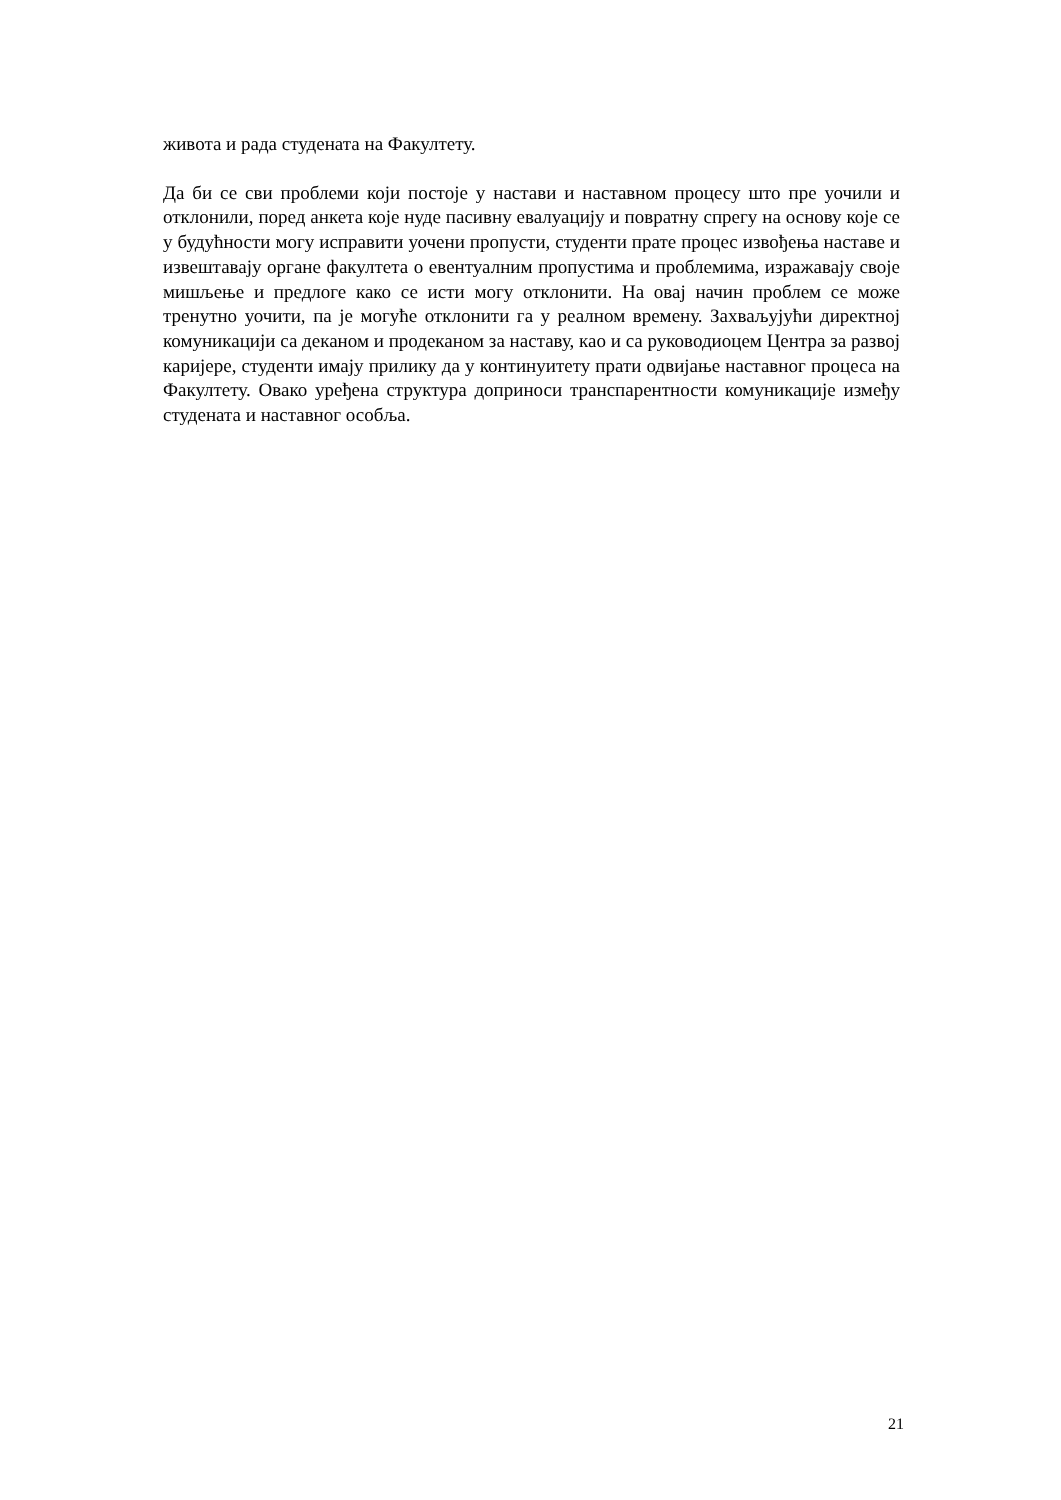живота и рада студената на Факултету.
Да би се сви проблеми који постоје у настави и наставном процесу што пре уочили и отклонили, поред анкета које нуде пасивну евалуацију и повратну спрегу на основу које се у будућности могу исправити уочени пропусти, студенти прате процес извођења наставе и извештавају органе факултета о евентуалним пропустима и проблемима, изражавају своје мишљење и предлоге како се исти могу отклонити. На овај начин проблем се може тренутно уочити, па је могуће отклонити га у реалном времену. Захваљујући директној комуникацији са деканом и продеканом за наставу, као и са руководиоцем Центра за развој каријере, студенти имају прилику да у континуитету прати одвијање наставног процеса на Факултету. Овако уређена структура доприноси транспарентности комуникације између студената и наставног особља.
21